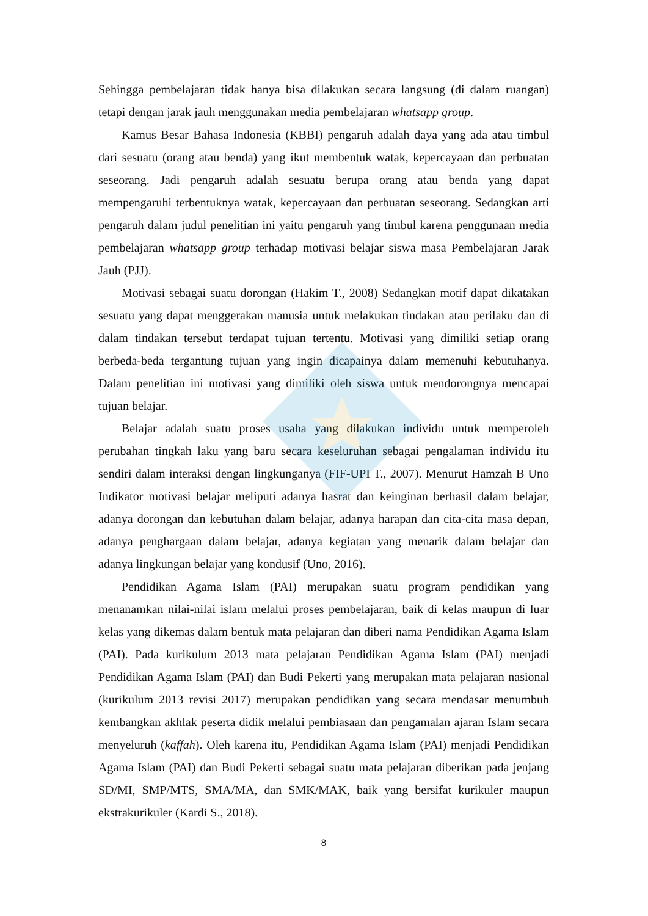Sehingga pembelajaran tidak hanya bisa dilakukan secara langsung (di dalam ruangan) tetapi dengan jarak jauh menggunakan media pembelajaran whatsapp group.
Kamus Besar Bahasa Indonesia (KBBI) pengaruh adalah daya yang ada atau timbul dari sesuatu (orang atau benda) yang ikut membentuk watak, kepercayaan dan perbuatan seseorang. Jadi pengaruh adalah sesuatu berupa orang atau benda yang dapat mempengaruhi terbentuknya watak, kepercayaan dan perbuatan seseorang. Sedangkan arti pengaruh dalam judul penelitian ini yaitu pengaruh yang timbul karena penggunaan media pembelajaran whatsapp group terhadap motivasi belajar siswa masa Pembelajaran Jarak Jauh (PJJ).
Motivasi sebagai suatu dorongan (Hakim T., 2008) Sedangkan motif dapat dikatakan sesuatu yang dapat menggerakan manusia untuk melakukan tindakan atau perilaku dan di dalam tindakan tersebut terdapat tujuan tertentu. Motivasi yang dimiliki setiap orang berbeda-beda tergantung tujuan yang ingin dicapainya dalam memenuhi kebutuhanya. Dalam penelitian ini motivasi yang dimiliki oleh siswa untuk mendorongnya mencapai tujuan belajar.
Belajar adalah suatu proses usaha yang dilakukan individu untuk memperoleh perubahan tingkah laku yang baru secara keseluruhan sebagai pengalaman individu itu sendiri dalam interaksi dengan lingkunganya (FIF-UPI T., 2007). Menurut Hamzah B Uno Indikator motivasi belajar meliputi adanya hasrat dan keinginan berhasil dalam belajar, adanya dorongan dan kebutuhan dalam belajar, adanya harapan dan cita-cita masa depan, adanya penghargaan dalam belajar, adanya kegiatan yang menarik dalam belajar dan adanya lingkungan belajar yang kondusif (Uno, 2016).
Pendidikan Agama Islam (PAI) merupakan suatu program pendidikan yang menanamkan nilai-nilai islam melalui proses pembelajaran, baik di kelas maupun di luar kelas yang dikemas dalam bentuk mata pelajaran dan diberi nama Pendidikan Agama Islam (PAI). Pada kurikulum 2013 mata pelajaran Pendidikan Agama Islam (PAI) menjadi Pendidikan Agama Islam (PAI) dan Budi Pekerti yang merupakan mata pelajaran nasional (kurikulum 2013 revisi 2017) merupakan pendidikan yang secara mendasar menumbuh kembangkan akhlak peserta didik melalui pembiasaan dan pengamalan ajaran Islam secara menyeluruh (kaffah). Oleh karena itu, Pendidikan Agama Islam (PAI) menjadi Pendidikan Agama Islam (PAI) dan Budi Pekerti sebagai suatu mata pelajaran diberikan pada jenjang SD/MI, SMP/MTS, SMA/MA, dan SMK/MAK, baik yang bersifat kurikuler maupun ekstrakurikuler (Kardi S., 2018).
8